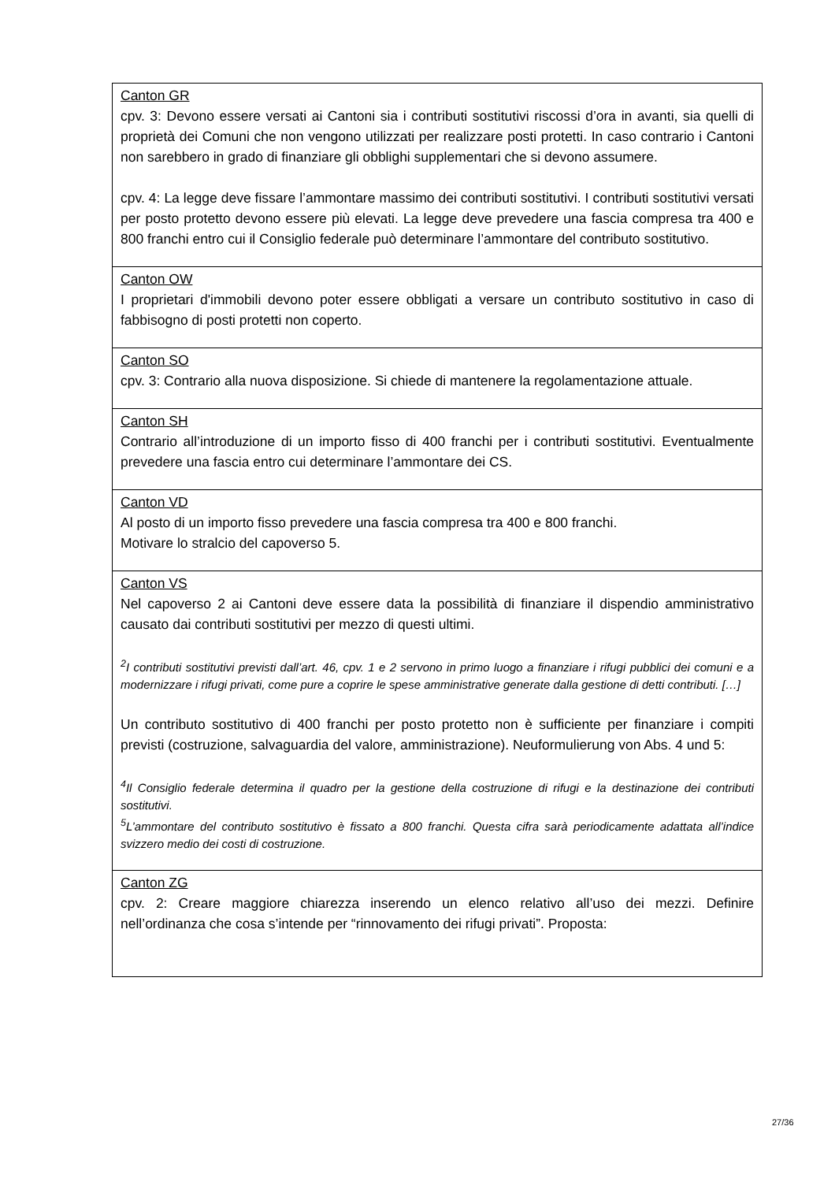| Canton GR cpv. 3: Devono essere versati ai Cantoni sia i contributi sostitutivi riscossi d’ora in avanti, sia quelli di proprietà dei Comuni che non vengono utilizzati per realizzare posti protetti. In caso contrario i Cantoni non sarebbero in grado di finanziare gli obblighi supplementari che si devono assumere. cpv. 4: La legge deve fissare l’ammontare massimo dei contributi sostitutivi. I contributi sostitutivi versati per posto protetto devono essere più elevati. La legge deve prevedere una fascia compresa tra 400 e 800 franchi entro cui il Consiglio federale può determinare l’ammontare del contributo sostitutivo. |
| Canton OW I proprietari d'immobili devono poter essere obbligati a versare un contributo sostitutivo in caso di fabbisogno di posti protetti non coperto. |
| Canton SO cpv. 3: Contrario alla nuova disposizione. Si chiede di mantenere la regolamentazione attuale. |
| Canton SH Contrario all’introduzione di un importo fisso di 400 franchi per i contributi sostitutivi. Eventualmente prevedere una fascia entro cui determinare l’ammontare dei CS. |
| Canton VD Al posto di un importo fisso prevedere una fascia compresa tra 400 e 800 franchi. Motivare lo stralcio del capoverso 5. |
| Canton VS Nel capoverso 2 ai Cantoni deve essere data la possibilità di finanziare il dispendio amministrativo causato dai contributi sostitutivi per mezzo di questi ultimi. <sup>2</sup> I contributi sostitutivi previsti dall’art. 46, cpv. 1 e 2 servono in primo luogo a finanziare i rifugi pubblici dei comuni e a modernizzare i rifugi privati, come pure a coprire le spese amministrative generate dalla gestione di detti contributi. […] Un contributo sostitutivo di 400 franchi per posto protetto non è sufficiente per finanziare i compiti previsti (costruzione, salvaguardia del valore, amministrazione). Neuformulierung von Abs. 4 und 5: <sup>4</sup> Il Consiglio federale determina il quadro per la gestione della costruzione di rifugi e la destinazione dei contributi sostitutivi. <sup>5</sup> L’ammontare del contributo sostitutivo è fissato a 800 franchi. Questa cifra sarà periodicamente adattata all’indice svizzero medio dei costi di costruzione. |
| Canton ZG cpv. 2: Creare maggiore chiarezza inserendo un elenco relativo all’uso dei mezzi. Definire nell’ordinanza che cosa s’intende per “rinnovamento dei rifugi privati”. Proposta: |
27/36